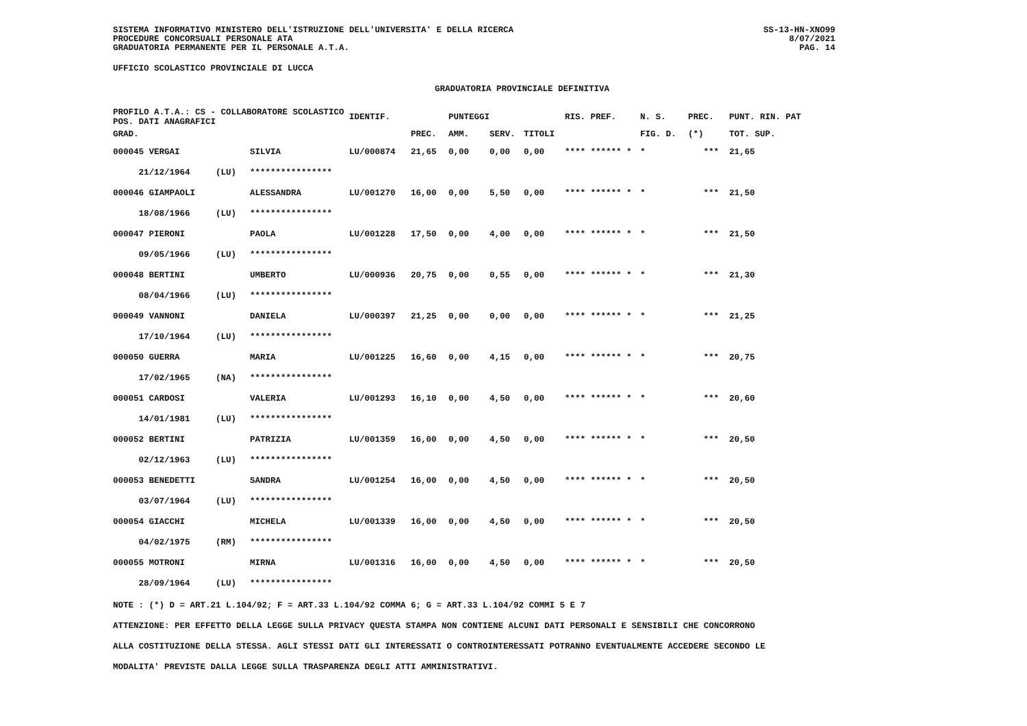SISTEMA INFORMATIVO MINISTERO DELL'ISTRUZIONE DELL'UNIVERSITA' E DELLA RICERCA
PROCEDURE CONCORSUALI PERSONALE ATA
GRADUATORIA PERMANENTE PER IL PERSONALE A.T.A.
SS-13-HN-XNO99
8/07/2021
PAG. 14
UFFICIO SCOLASTICO PROVINCIALE DI LUCCA
GRADUATORIA PROVINCIALE DEFINITIVA
| PROFILO A.T.A.: CS - COLLABORATORE SCOLASTICO POS. DATI ANAGRAFICI | | | IDENTIF. | | PUNTEGGI | | | RIS. PREF. | N. S. | PREC. | PUNT. RIN. PAT |
| --- | --- | --- | --- | --- | --- | --- | --- | --- | --- | --- | --- |
| GRAD. | | | | PREC. | AMM. | SERV. | TITOLI | | FIG. D. | (*) | TOT. SUP. |
| 000045 VERGAI | | SILVIA | LU/000874 | 21,65 | 0,00 | 0,00 | 0,00 | **** ****** * | * | *** | 21,65 |
| 21/12/1964 | (LU) | **************** | | | | | | | | | |
| 000046 GIAMPAOLI | | ALESSANDRA | LU/001270 | 16,00 | 0,00 | 5,50 | 0,00 | **** ****** * | * | *** | 21,50 |
| 18/08/1966 | (LU) | **************** | | | | | | | | | |
| 000047 PIERONI | | PAOLA | LU/001228 | 17,50 | 0,00 | 4,00 | 0,00 | **** ****** * | * | *** | 21,50 |
| 09/05/1966 | (LU) | **************** | | | | | | | | | |
| 000048 BERTINI | | UMBERTO | LU/000936 | 20,75 | 0,00 | 0,55 | 0,00 | **** ****** * | * | *** | 21,30 |
| 08/04/1966 | (LU) | **************** | | | | | | | | | |
| 000049 VANNONI | | DANIELA | LU/000397 | 21,25 | 0,00 | 0,00 | 0,00 | **** ****** * | * | *** | 21,25 |
| 17/10/1964 | (LU) | **************** | | | | | | | | | |
| 000050 GUERRA | | MARIA | LU/001225 | 16,60 | 0,00 | 4,15 | 0,00 | **** ****** * | * | *** | 20,75 |
| 17/02/1965 | (NA) | **************** | | | | | | | | | |
| 000051 CARDOSI | | VALERIA | LU/001293 | 16,10 | 0,00 | 4,50 | 0,00 | **** ****** * | * | *** | 20,60 |
| 14/01/1981 | (LU) | **************** | | | | | | | | | |
| 000052 BERTINI | | PATRIZIA | LU/001359 | 16,00 | 0,00 | 4,50 | 0,00 | **** ****** * | * | *** | 20,50 |
| 02/12/1963 | (LU) | **************** | | | | | | | | | |
| 000053 BENEDETTI | | SANDRA | LU/001254 | 16,00 | 0,00 | 4,50 | 0,00 | **** ****** * | * | *** | 20,50 |
| 03/07/1964 | (LU) | **************** | | | | | | | | | |
| 000054 GIACCHI | | MICHELA | LU/001339 | 16,00 | 0,00 | 4,50 | 0,00 | **** ****** * | * | *** | 20,50 |
| 04/02/1975 | (RM) | **************** | | | | | | | | | |
| 000055 MOTRONI | | MIRNA | LU/001316 | 16,00 | 0,00 | 4,50 | 0,00 | **** ****** * | * | *** | 20,50 |
| 28/09/1964 | (LU) | **************** | | | | | | | | | |
NOTE : (*) D = ART.21 L.104/92; F = ART.33 L.104/92 COMMA 6; G = ART.33 L.104/92 COMMI 5 E 7
ATTENZIONE: PER EFFETTO DELLA LEGGE SULLA PRIVACY QUESTA STAMPA NON CONTIENE ALCUNI DATI PERSONALI E SENSIBILI CHE CONCORRONO
ALLA COSTITUZIONE DELLA STESSA. AGLI STESSI DATI GLI INTERESSATI O CONTROINTERESSATI POTRANNO EVENTUALMENTE ACCEDERE SECONDO LE
MODALITA' PREVISTE DALLA LEGGE SULLA TRASPARENZA DEGLI ATTI AMMINISTRATIVI.